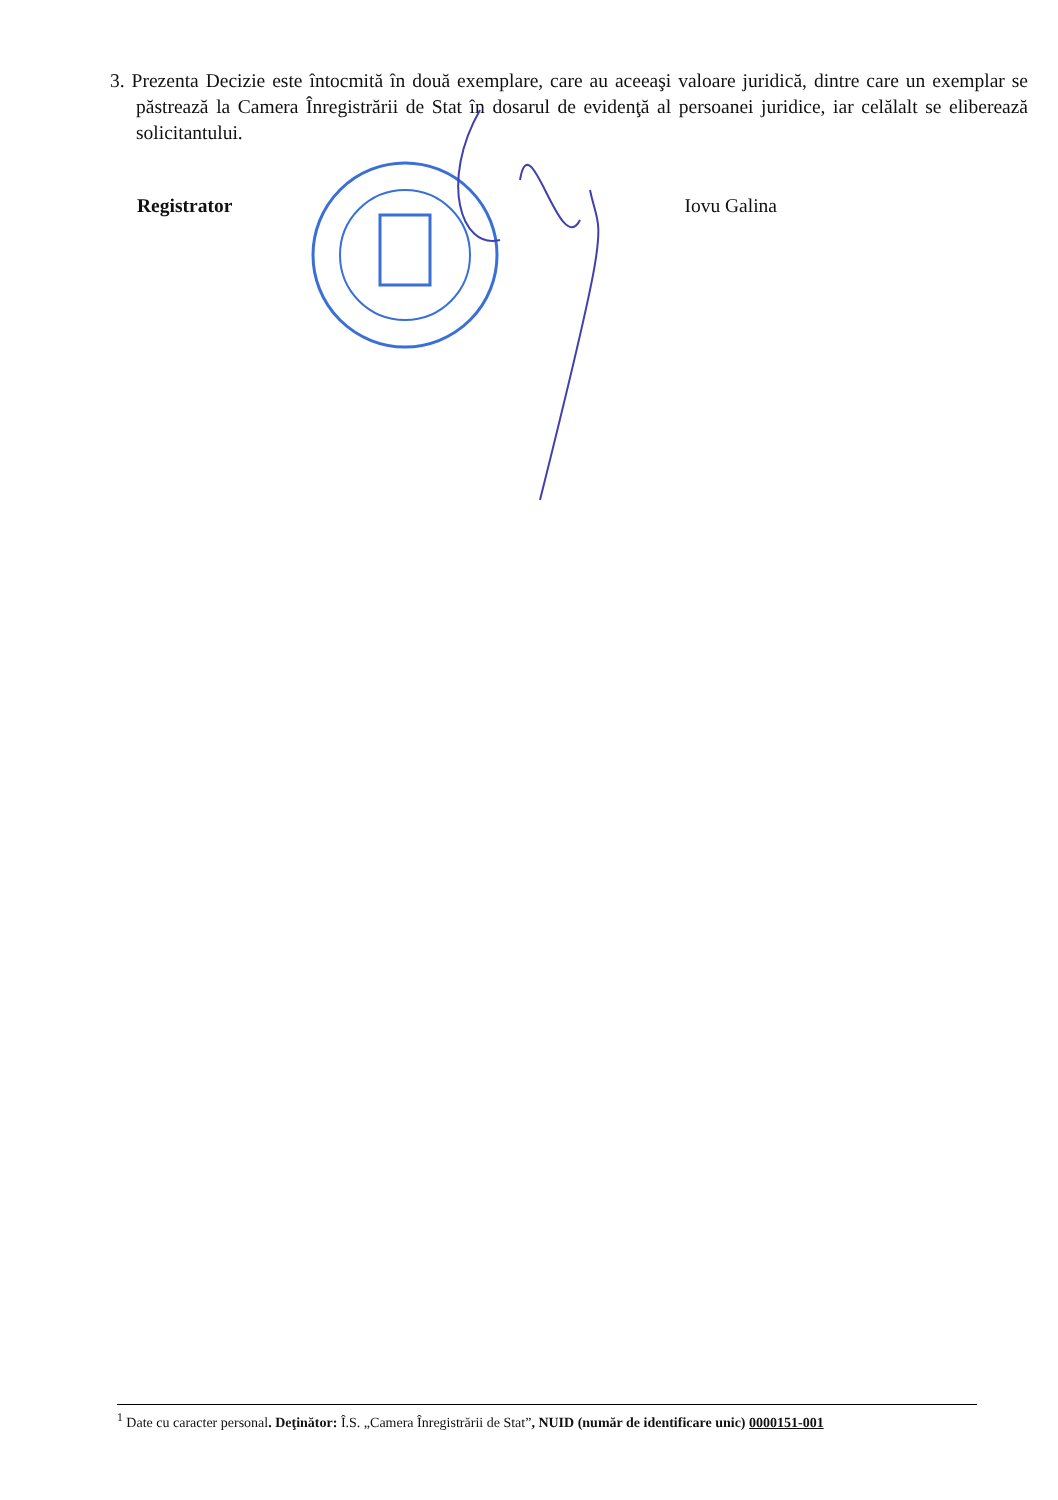3. Prezenta Decizie este întocmită în două exemplare, care au aceeaşi valoare juridică, dintre care un exemplar se păstrează la Camera Înregistrării de Stat în dosarul de evidenţă al persoanei juridice, iar celălalt se eliberează solicitantului.
Registrator Iovu Galina
<sup>1</sup> Date cu caracter personal. Deţinător: Î.S. „Camera Înregistrării de Stat”, NUID (număr de identificare unic) 0000151-001